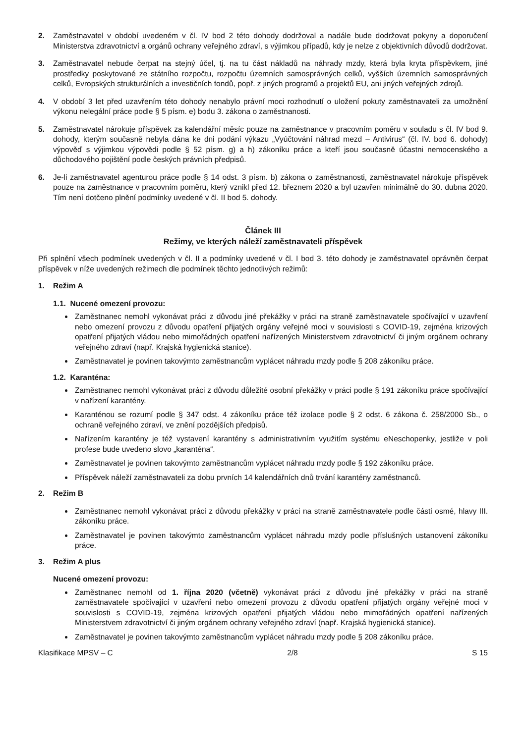2. Zaměstnavatel v období uvedeném v čl. IV bod 2 této dohody dodržoval a nadále bude dodržovat pokyny a doporučení Ministerstva zdravotnictví a orgánů ochrany veřejného zdraví, s výjimkou případů, kdy je nelze z objektivních důvodů dodržovat.
3. Zaměstnavatel nebude čerpat na stejný účel, tj. na tu část nákladů na náhrady mzdy, která byla kryta příspěvkem, jiné prostředky poskytované ze státního rozpočtu, rozpočtu územních samosprávných celků, vyšších územních samosprávných celků, Evropských strukturálních a investičních fondů, popř. z jiných programů a projektů EU, ani jiných veřejných zdrojů.
4. V období 3 let před uzavřením této dohody nenabylo právní moci rozhodnutí o uložení pokuty zaměstnavateli za umožnění výkonu nelegální práce podle § 5 písm. e) bodu 3. zákona o zaměstnanosti.
5. Zaměstnavatel nárokuje příspěvek za kalendářní měsíc pouze na zaměstnance v pracovním poměru v souladu s čl. IV bod 9. dohody, kterým současně nebyla dána ke dni podání výkazu „Vyúčtování náhrad mezd – Antivirus“ (čl. IV. bod 6. dohody) výpověď s výjimkou výpovědi podle § 52 písm. g) a h) zákoníku práce a kteří jsou současně účastni nemocenského a důchodového pojištění podle českých právních předpisů.
6. Je-li zaměstnavatel agenturou práce podle § 14 odst. 3 písm. b) zákona o zaměstnanosti, zaměstnavatel nárokuje příspěvek pouze na zaměstnance v pracovním poměru, který vznikl před 12. březnem 2020 a byl uzavřen minimálně do 30. dubna 2020. Tím není dotčeno plnění podmínky uvedené v čl. II bod 5. dohody.
Článek III
Režimy, ve kterých náleží zaměstnavateli příspěvek
Při splnění všech podmínek uvedených v čl. II a podmínky uvedené v čl. I bod 3. této dohody je zaměstnavatel oprávněn čerpat příspěvek v níže uvedených režimech dle podmínek těchto jednotlivých režimů:
1. Režim A
1.1. Nucené omezení provozu:
Zaměstnanec nemohl vykonávat práci z důvodu jiné překážky v práci na straně zaměstnavatele spočívající v uzavření nebo omezení provozu z důvodu opatření přijatých orgány veřejné moci v souvislosti s COVID-19, zejména krizových opatření přijatých vládou nebo mimořádných opatření nařízených Ministerstvem zdravotnictví či jiným orgánem ochrany veřejného zdraví (např. Krajská hygienická stanice).
Zaměstnavatel je povinen takovýmto zaměstnancům vyplácet náhradu mzdy podle § 208 zákoníku práce.
1.2. Karanténa:
Zaměstnanec nemohl vykonávat práci z důvodu důležité osobní překážky v práci podle § 191 zákoníku práce spočívající v nařízení karantény.
Karanténou se rozumí podle § 347 odst. 4 zákoníku práce též izolace podle § 2 odst. 6 zákona č. 258/2000 Sb., o ochraně veřejného zdraví, ve znění pozdějších předpisů.
Nařízením karantény je též vystavení karantény s administrativním využitím systému eNeschopenky, jestliže v poli profese bude uvedeno slovo „karanténa“.
Zaměstnavatel je povinen takovýmto zaměstnancům vyplácet náhradu mzdy podle § 192 zákoníku práce.
Příspěvek náleží zaměstnavateli za dobu prvních 14 kalendářních dnů trvání karantény zaměstnanců.
2. Režim B
Zaměstnanec nemohl vykonávat práci z důvodu překážky v práci na straně zaměstnavatele podle části osmé, hlavy III. zákoníku práce.
Zaměstnavatel je povinen takovýmto zaměstnancům vyplácet náhradu mzdy podle příslušných ustanovení zákoníku práce.
3. Režim A plus
Nucené omezení provozu:
Zaměstnanec nemohl od 1. října 2020 (včetně) vykonávat práci z důvodu jiné překážky v práci na straně zaměstnavatele spočívající v uzavření nebo omezení provozu z důvodu opatření přijatých orgány veřejné moci v souvislosti s COVID-19, zejména krizových opatření přijatých vládou nebo mimořádných opatření nařízených Ministerstvem zdravotnictví či jiným orgánem ochrany veřejného zdraví (např. Krajská hygienická stanice).
Zaměstnavatel je povinen takovýmto zaměstnancům vyplácet náhradu mzdy podle § 208 zákoníku práce.
Klasifikace MPSV – C 2/8 S 15